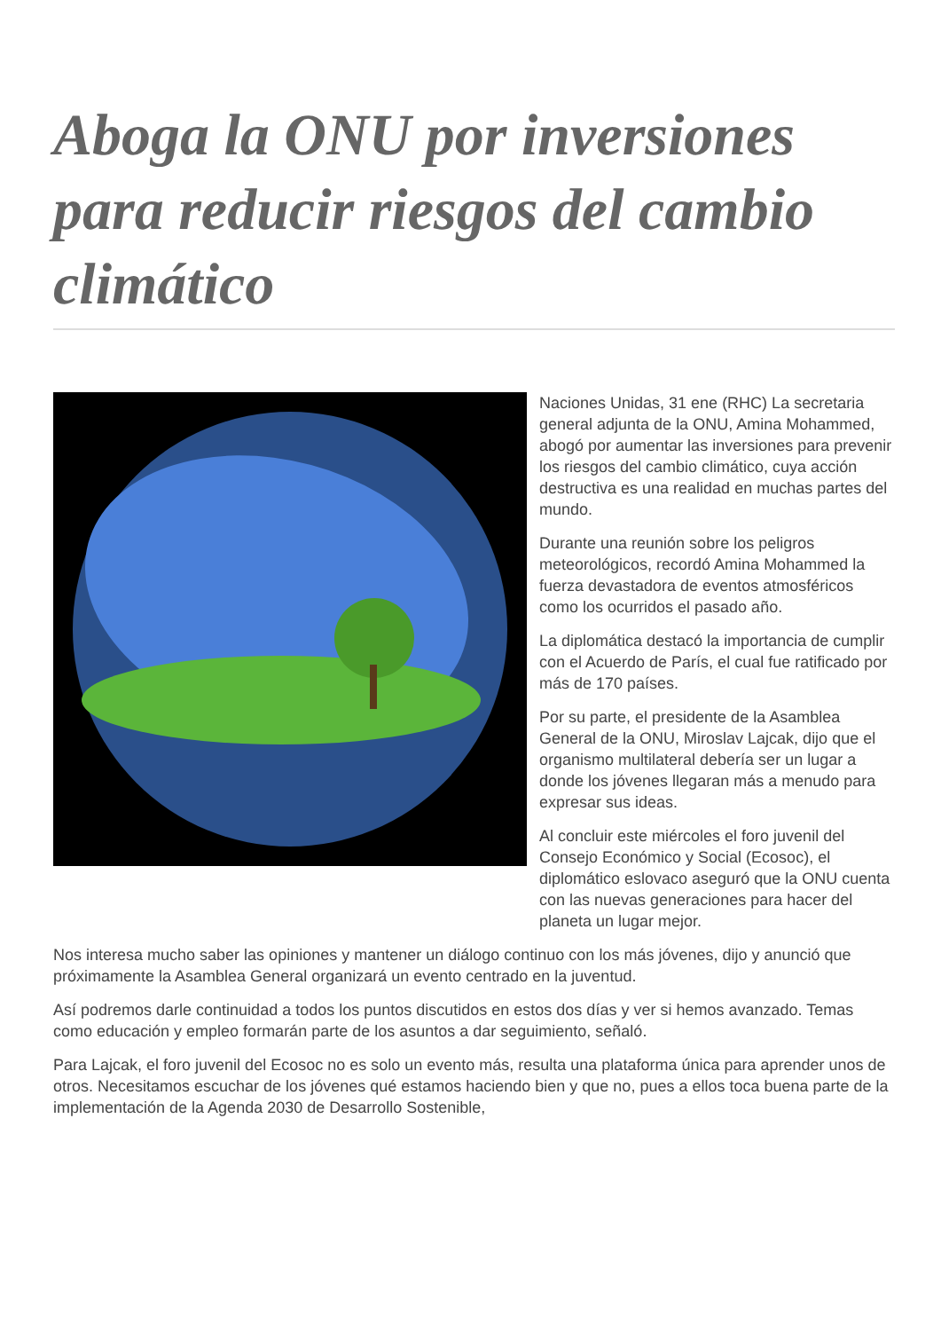Aboga la ONU por inversiones para reducir riesgos del cambio climático
Naciones Unidas, 31 ene (RHC) La secretaria general adjunta de la ONU, Amina Mohammed, abogó por aumentar las inversiones para prevenir los riesgos del cambio climático, cuya acción destructiva es una realidad en muchas partes del mundo.
Durante una reunión sobre los peligros meteorológicos, recordó Amina Mohammed la fuerza devastadora de eventos atmosféricos como los ocurridos el pasado año.
La diplomática destacó la importancia de cumplir con el Acuerdo de París, el cual fue ratificado por más de 170 países.
Por su parte, el presidente de la Asamblea General de la ONU, Miroslav Lajcak, dijo que el organismo multilateral debería ser un lugar a donde los jóvenes llegaran más a menudo para expresar sus ideas.
Al concluir este miércoles el foro juvenil del Consejo Económico y Social (Ecosoc), el diplomático eslovaco aseguró que la ONU cuenta con las nuevas generaciones para hacer del planeta un lugar mejor.
Nos interesa mucho saber las opiniones y mantener un diálogo continuo con los más jóvenes, dijo y anunció que próximamente la Asamblea General organizará un evento centrado en la juventud.
Así podremos darle continuidad a todos los puntos discutidos en estos dos días y ver si hemos avanzado. Temas como educación y empleo formarán parte de los asuntos a dar seguimiento, señaló.
Para Lajcak, el foro juvenil del Ecosoc no es solo un evento más, resulta una plataforma única para aprender unos de otros. Necesitamos escuchar de los jóvenes qué estamos haciendo bien y que no, pues a ellos toca buena parte de la implementación de la Agenda 2030 de Desarrollo Sostenible,